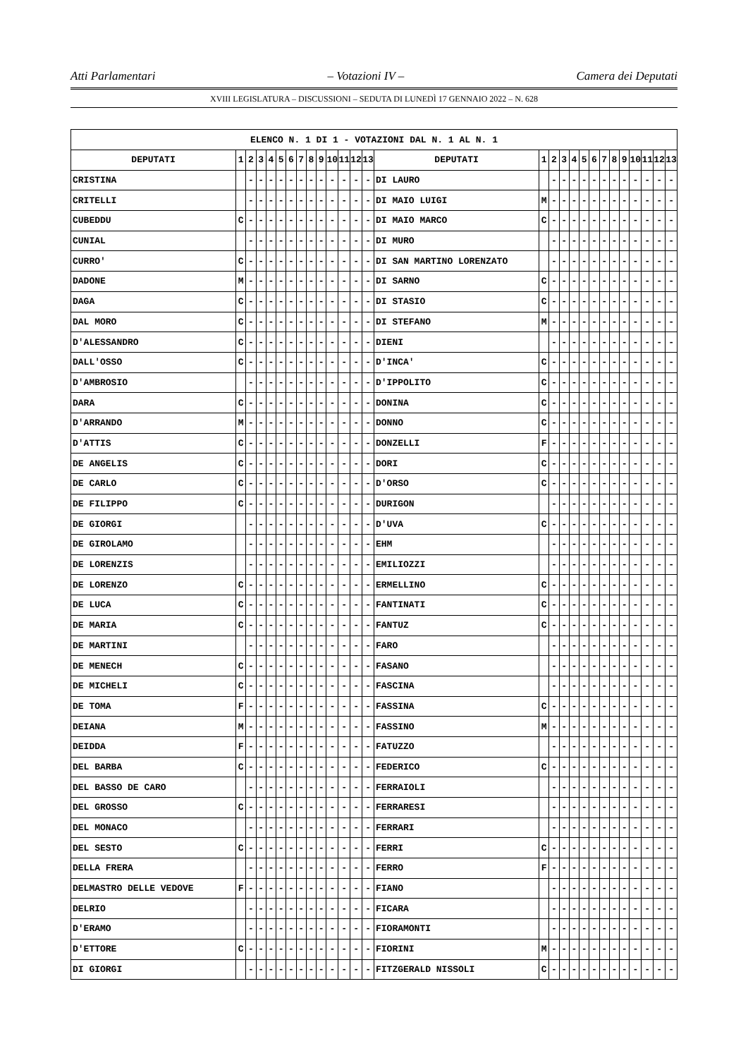Atti Parlamentari – Votazioni IV – Camera dei Deputati
XVIII LEGISLATURA – DISCUSSIONI – SEDUTA DI LUNEDÌ 17 GENNAIO 2022 – N. 628
| ELENCO N. 1 DI 1 - VOTAZIONI DAL N. 1 AL N. 1 | | | | | | | | | | | | | | | | | | | | | | | | | | | |
| --- | --- | --- | --- | --- | --- | --- | --- | --- | --- | --- | --- | --- | --- | --- | --- | --- | --- | --- | --- | --- | --- | --- | --- | --- | --- | --- | --- |
| DEPUTATI | 1 | 2 | 3 | 4 | 5 | 6 | 7 | 8 | 9 | 10 | 11 | 12 | 13 | DEPUTATI | 1 | 2 | 3 | 4 | 5 | 6 | 7 | 8 | 9 | 10 | 11 | 12 | 13 |
| CRISTINA | | - | - | - | - | - | - | - | - | - | - | - | - | DI LAURO | | - | - | - | - | - | - | - | - | - | - | - | - |
| CRITELLI | | - | - | - | - | - | - | - | - | - | - | - | - | DI MAIO LUIGI | M | - | - | - | - | - | - | - | - | - | - | - | - |
| CUBEDDU | C | - | - | - | - | - | - | - | - | - | - | - | - | DI MAIO MARCO | C | - | - | - | - | - | - | - | - | - | - | - | - |
| CUNIAL | | - | - | - | - | - | - | - | - | - | - | - | - | DI MURO | | - | - | - | - | - | - | - | - | - | - | - | - |
| CURRO' | C | - | - | - | - | - | - | - | - | - | - | - | - | DI SAN MARTINO LORENZATO | | - | - | - | - | - | - | - | - | - | - | - | - |
| DADONE | M | - | - | - | - | - | - | - | - | - | - | - | - | DI SARNO | C | - | - | - | - | - | - | - | - | - | - | - | - |
| DAGA | C | - | - | - | - | - | - | - | - | - | - | - | - | DI STASIO | C | - | - | - | - | - | - | - | - | - | - | - | - |
| DAL MORO | C | - | - | - | - | - | - | - | - | - | - | - | - | DI STEFANO | M | - | - | - | - | - | - | - | - | - | - | - | - |
| D'ALESSANDRO | C | - | - | - | - | - | - | - | - | - | - | - | - | DIENI | | - | - | - | - | - | - | - | - | - | - | - | - |
| DALL'OSSO | C | - | - | - | - | - | - | - | - | - | - | - | - | D'INCA' | C | - | - | - | - | - | - | - | - | - | - | - | - |
| D'AMBROSIO | | - | - | - | - | - | - | - | - | - | - | - | - | D'IPPOLITO | C | - | - | - | - | - | - | - | - | - | - | - | - |
| DARA | C | - | - | - | - | - | - | - | - | - | - | - | - | DONINA | C | - | - | - | - | - | - | - | - | - | - | - | - |
| D'ARRANDO | M | - | - | - | - | - | - | - | - | - | - | - | - | DONNO | C | - | - | - | - | - | - | - | - | - | - | - | - |
| D'ATTIS | C | - | - | - | - | - | - | - | - | - | - | - | - | DONZELLI | F | - | - | - | - | - | - | - | - | - | - | - | - |
| DE ANGELIS | C | - | - | - | - | - | - | - | - | - | - | - | - | DORI | C | - | - | - | - | - | - | - | - | - | - | - | - |
| DE CARLO | C | - | - | - | - | - | - | - | - | - | - | - | - | D'ORSO | C | - | - | - | - | - | - | - | - | - | - | - | - |
| DE FILIPPO | C | - | - | - | - | - | - | - | - | - | - | - | - | DURIGON | | - | - | - | - | - | - | - | - | - | - | - | - |
| DE GIORGI | | - | - | - | - | - | - | - | - | - | - | - | - | D'UVA | C | - | - | - | - | - | - | - | - | - | - | - | - |
| DE GIROLAMO | | - | - | - | - | - | - | - | - | - | - | - | - | EHM | | - | - | - | - | - | - | - | - | - | - | - | - |
| DE LORENZIS | | - | - | - | - | - | - | - | - | - | - | - | - | EMILIOZZI | | - | - | - | - | - | - | - | - | - | - | - | - |
| DE LORENZO | C | - | - | - | - | - | - | - | - | - | - | - | - | ERMELLINO | C | - | - | - | - | - | - | - | - | - | - | - | - |
| DE LUCA | C | - | - | - | - | - | - | - | - | - | - | - | - | FANTINATI | C | - | - | - | - | - | - | - | - | - | - | - | - |
| DE MARIA | C | - | - | - | - | - | - | - | - | - | - | - | - | FANTUZ | C | - | - | - | - | - | - | - | - | - | - | - | - |
| DE MARTINI | | - | - | - | - | - | - | - | - | - | - | - | - | FARO | | - | - | - | - | - | - | - | - | - | - | - | - |
| DE MENECH | C | - | - | - | - | - | - | - | - | - | - | - | - | FASANO | | - | - | - | - | - | - | - | - | - | - | - | - |
| DE MICHELI | C | - | - | - | - | - | - | - | - | - | - | - | - | FASCINA | | - | - | - | - | - | - | - | - | - | - | - | - |
| DE TOMA | F | - | - | - | - | - | - | - | - | - | - | - | - | FASSINA | C | - | - | - | - | - | - | - | - | - | - | - | - |
| DEIANA | M | - | - | - | - | - | - | - | - | - | - | - | - | FASSINO | M | - | - | - | - | - | - | - | - | - | - | - | - |
| DEIDDA | F | - | - | - | - | - | - | - | - | - | - | - | - | FATUZZO | | - | - | - | - | - | - | - | - | - | - | - | - |
| DEL BARBA | C | - | - | - | - | - | - | - | - | - | - | - | - | FEDERICO | C | - | - | - | - | - | - | - | - | - | - | - | - |
| DEL BASSO DE CARO | | - | - | - | - | - | - | - | - | - | - | - | - | FERRAIOLI | | - | - | - | - | - | - | - | - | - | - | - | - |
| DEL GROSSO | C | - | - | - | - | - | - | - | - | - | - | - | - | FERRARESI | | - | - | - | - | - | - | - | - | - | - | - | - |
| DEL MONACO | | - | - | - | - | - | - | - | - | - | - | - | - | FERRARI | | - | - | - | - | - | - | - | - | - | - | - | - |
| DEL SESTO | C | - | - | - | - | - | - | - | - | - | - | - | - | FERRI | C | - | - | - | - | - | - | - | - | - | - | - | - |
| DELLA FRERA | | - | - | - | - | - | - | - | - | - | - | - | - | FERRO | F | - | - | - | - | - | - | - | - | - | - | - | - |
| DELMASTRO DELLE VEDOVE | F | - | - | - | - | - | - | - | - | - | - | - | - | FIANO | | - | - | - | - | - | - | - | - | - | - | - | - |
| DELRIO | | - | - | - | - | - | - | - | - | - | - | - | - | FICARA | | - | - | - | - | - | - | - | - | - | - | - | - |
| D'ERAMO | | - | - | - | - | - | - | - | - | - | - | - | - | FIORAMONTI | | - | - | - | - | - | - | - | - | - | - | - | - |
| D'ETTORE | C | - | - | - | - | - | - | - | - | - | - | - | - | FIORINI | M | - | - | - | - | - | - | - | - | - | - | - | - |
| DI GIORGI | | - | - | - | - | - | - | - | - | - | - | - | - | FITZGERALD NISSOLI | C | - | - | - | - | - | - | - | - | - | - | - | - |